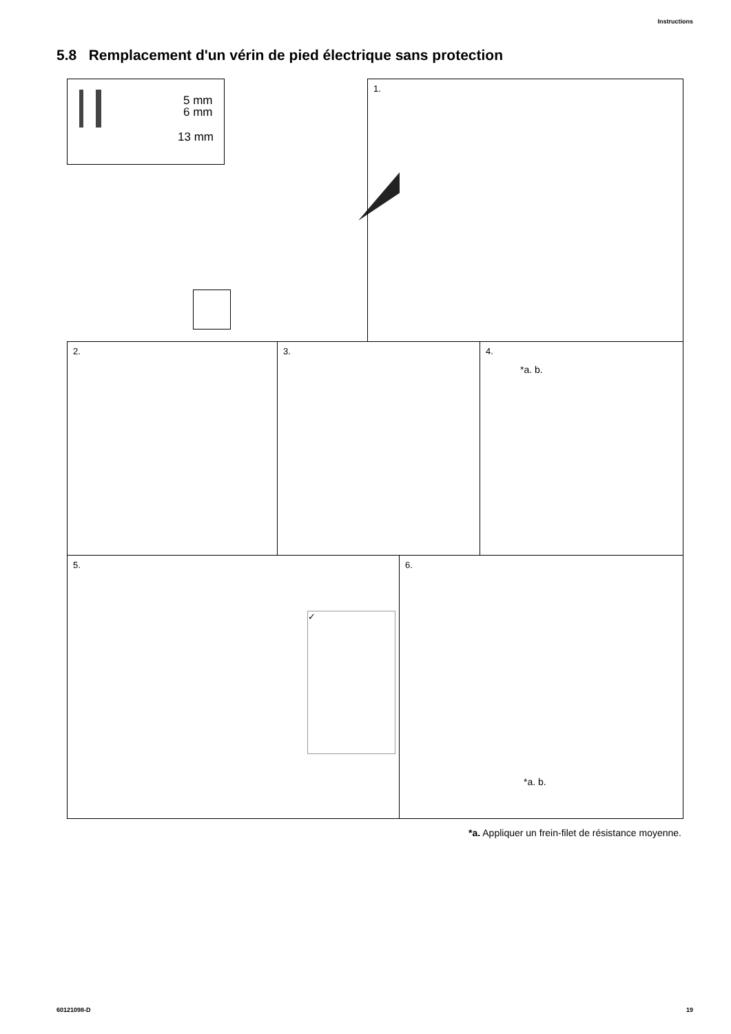Instructions
5.8 Remplacement d'un vérin de pied électrique sans protection
5 mm
6 mm
13 mm
1.
2. 3.
4.
*a. b.
5.
✓
6.
*a. b.
*a. Appliquer un frein-filet de résistance moyenne.
60121098-D 19